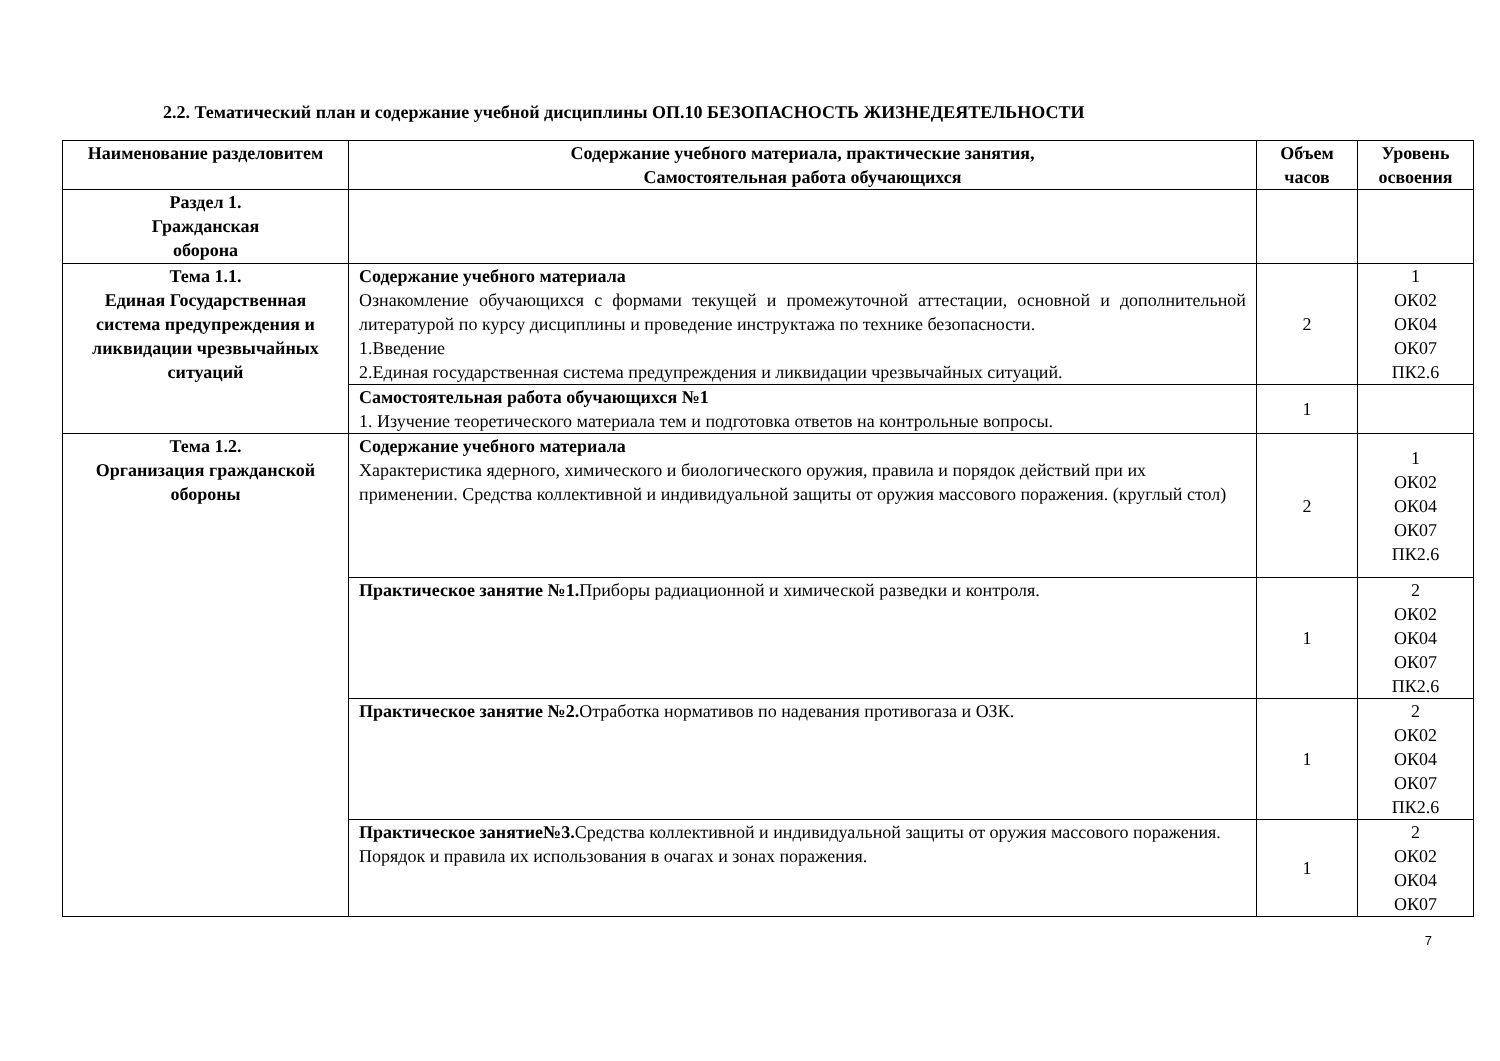2.2. Тематический план и содержание учебной дисциплины ОП.10 БЕЗОПАСНОСТЬ ЖИЗНЕДЕЯТЕЛЬНОСТИ
| Наименование разделовитем | Содержание учебного материала, практические занятия, Самостоятельная работа обучающихся | Объем часов | Уровень освоения |
| --- | --- | --- | --- |
| Раздел 1. Гражданская оборона | | | |
| Тема 1.1. Единая Государственная система предупреждения и ликвидации чрезвычайных ситуаций | Содержание учебного материала Ознакомление обучающихся с формами текущей и промежуточной аттестации, основной и дополнительной литературой по курсу дисциплины и проведение инструктажа по технике безопасности. 1.Введение 2.Единая государственная система предупреждения и ликвидации чрезвычайных ситуаций. | 2 | 1 ОК02 ОК04 ОК07 ПК2.6 |
| | Самостоятельная работа обучающихся №1 1. Изучение теоретического материала тем и подготовка ответов на контрольные вопросы. | 1 | |
| Тема 1.2. Организация гражданской обороны | Содержание учебного материала Характеристика ядерного, химического и биологического оружия, правила и порядок действий при их применении. Средства коллективной и индивидуальной защиты от оружия массового поражения. (круглый стол) | 2 | 1 ОК02 ОК04 ОК07 ПК2.6 |
| | Практическое занятие №1. Приборы радиационной и химической разведки и контроля. | 1 | 2 ОК02 ОК04 ОК07 ПК2.6 |
| | Практическое занятие №2. Отработка нормативов по надевания противогаза и ОЗК. | 1 | 2 ОК02 ОК04 ОК07 ПК2.6 |
| | Практическое занятие№3. Средства коллективной и индивидуальной защиты от оружия массового поражения. Порядок и правила их использования в очагах и зонах поражения. | 1 | 2 ОК02 ОК04 ОК07 |
7